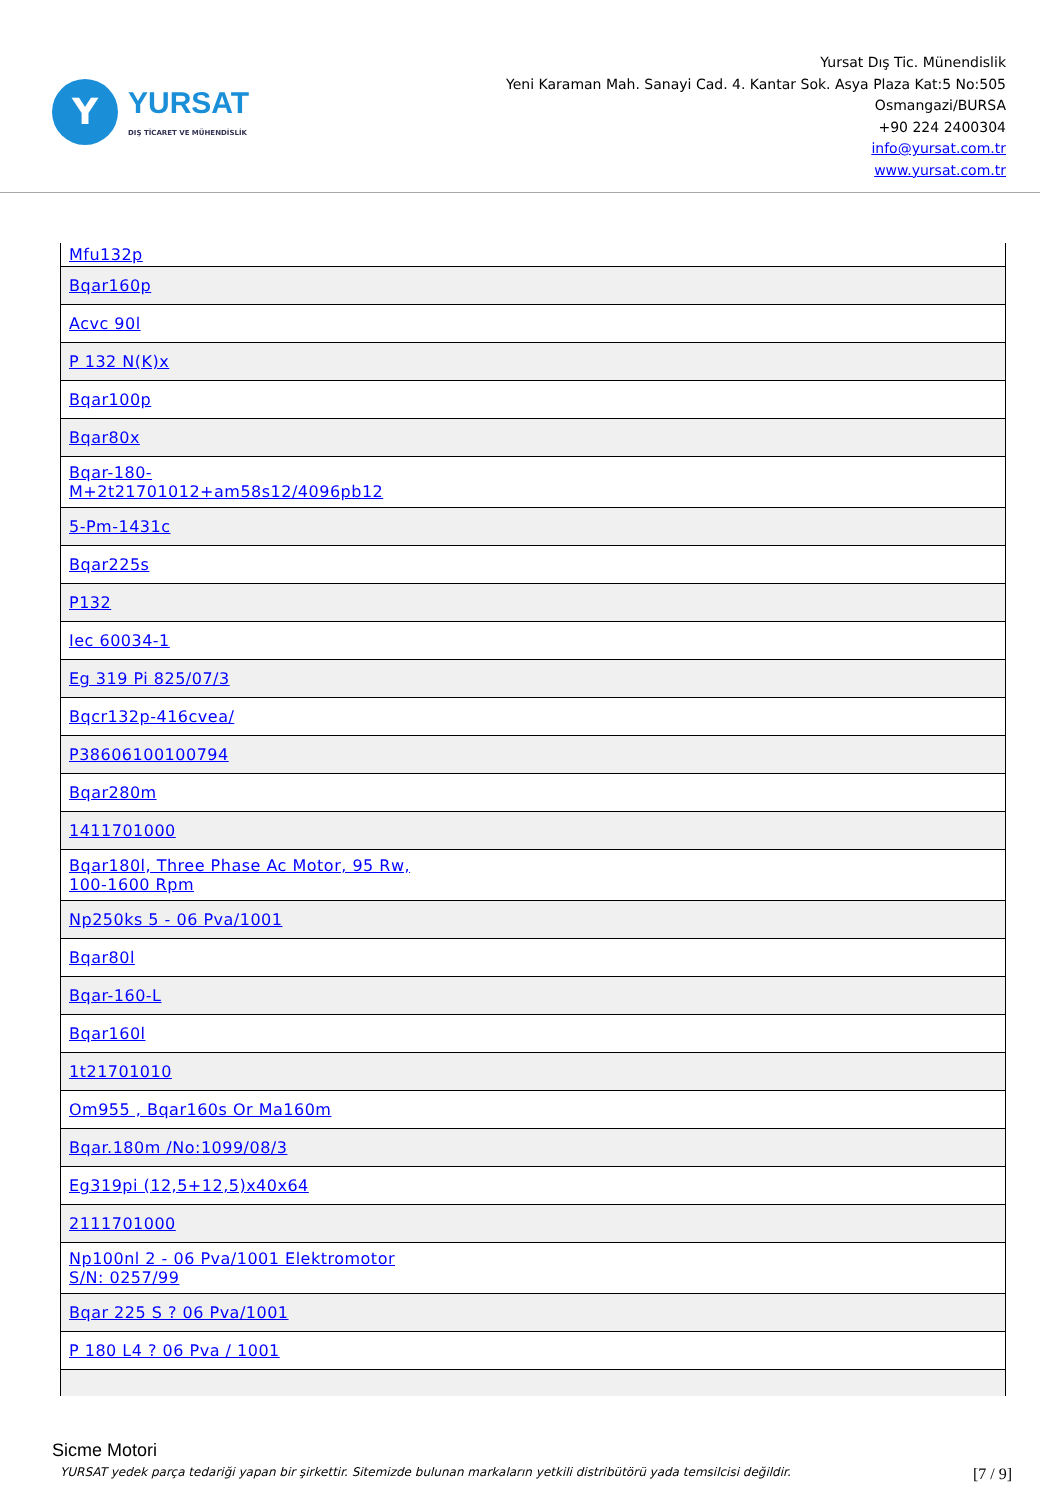Y
YURSAT
DIŞ TİCARET VE MÜHENDİSLİK
Yursat Dış Tic. Münendislik
Yeni Karaman Mah. Sanayi Cad. 4. Kantar Sok. Asya Plaza Kat:5 No:505
Osmangazi/BURSA
+90 224 2400304
info@yursat.com.tr
www.yursat.com.tr
| Mfu132p |
| Bqar160p |
| Acvc 90l |
| P 132 N(K)x |
| Bqar100p |
| Bqar80x |
| Bqar-180- M+2t21701012+am58s12/4096pb12 |
| 5-Pm-1431c |
| Bqar225s |
| P132 |
| Iec 60034-1 |
| Eg 319 Pi 825/07/3 |
| Bqcr132p-416cvea/ |
| P38606100100794 |
| Bqar280m |
| 1411701000 |
| Bqar180l, Three Phase Ac Motor, 95 Rw, 100-1600 Rpm |
| Np250ks 5 - 06 Pva/1001 |
| Bqar80l |
| Bqar-160-L |
| Bqar160l |
| 1t21701010 |
| Om955 , Bqar160s Or Ma160m |
| Bqar.180m /No:1099/08/3 |
| Eg319pi (12,5+12,5)x40x64 |
| 2111701000 |
| Np100nl 2 - 06 Pva/1001 Elektromotor S/N: 0257/99 |
| Bqar 225 S ? 06 Pva/1001 |
| P 180 L4 ? 06 Pva / 1001 |
Sicme Motori
YURSAT yedek parça tedariği yapan bir şirkettir. Sitemizde bulunan markaların yetkili distribütörü yada temsilcisi değildir. [7 / 9]